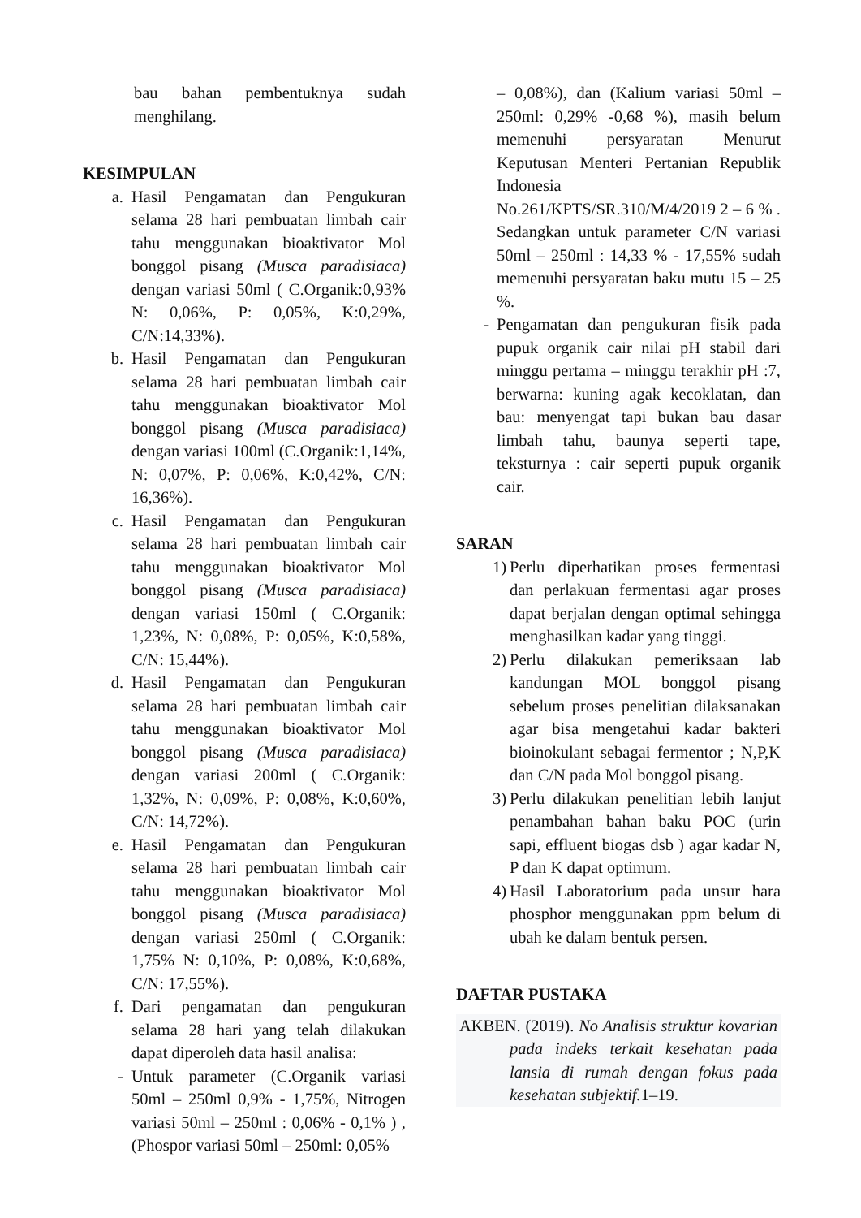bau bahan pembentuknya sudah menghilang.
KESIMPULAN
a. Hasil Pengamatan dan Pengukuran selama 28 hari pembuatan limbah cair tahu menggunakan bioaktivator Mol bonggol pisang (Musca paradisiaca) dengan variasi 50ml ( C.Organik:0,93% N: 0,06%, P: 0,05%, K:0,29%, C/N:14,33%).
b. Hasil Pengamatan dan Pengukuran selama 28 hari pembuatan limbah cair tahu menggunakan bioaktivator Mol bonggol pisang (Musca paradisiaca) dengan variasi 100ml (C.Organik:1,14%, N: 0,07%, P: 0,06%, K:0,42%, C/N: 16,36%).
c. Hasil Pengamatan dan Pengukuran selama 28 hari pembuatan limbah cair tahu menggunakan bioaktivator Mol bonggol pisang (Musca paradisiaca) dengan variasi 150ml ( C.Organik: 1,23%, N: 0,08%, P: 0,05%, K:0,58%, C/N: 15,44%).
d. Hasil Pengamatan dan Pengukuran selama 28 hari pembuatan limbah cair tahu menggunakan bioaktivator Mol bonggol pisang (Musca paradisiaca) dengan variasi 200ml ( C.Organik: 1,32%, N: 0,09%, P: 0,08%, K:0,60%, C/N: 14,72%).
e. Hasil Pengamatan dan Pengukuran selama 28 hari pembuatan limbah cair tahu menggunakan bioaktivator Mol bonggol pisang (Musca paradisiaca) dengan variasi 250ml ( C.Organik: 1,75% N: 0,10%, P: 0,08%, K:0,68%, C/N: 17,55%).
f. Dari pengamatan dan pengukuran selama 28 hari yang telah dilakukan dapat diperoleh data hasil analisa:
- Untuk parameter (C.Organik variasi 50ml – 250ml 0,9% - 1,75%, Nitrogen variasi 50ml – 250ml : 0,06% - 0,1% ) , (Phospor variasi 50ml – 250ml: 0,05%
– 0,08%), dan (Kalium variasi 50ml – 250ml: 0,29% -0,68 %), masih belum memenuhi persyaratan Menurut Keputusan Menteri Pertanian Republik Indonesia No.261/KPTS/SR.310/M/4/2019 2 – 6 % . Sedangkan untuk parameter C/N variasi 50ml – 250ml : 14,33 % - 17,55% sudah memenuhi persyaratan baku mutu 15 – 25 %.
- Pengamatan dan pengukuran fisik pada pupuk organik cair nilai pH stabil dari minggu pertama – minggu terakhir pH :7, berwarna: kuning agak kecoklatan, dan bau: menyengat tapi bukan bau dasar limbah tahu, baunya seperti tape, teksturnya : cair seperti pupuk organik cair.
SARAN
1) Perlu diperhatikan proses fermentasi dan perlakuan fermentasi agar proses dapat berjalan dengan optimal sehingga menghasilkan kadar yang tinggi.
2) Perlu dilakukan pemeriksaan lab kandungan MOL bonggol pisang sebelum proses penelitian dilaksanakan agar bisa mengetahui kadar bakteri bioinokulant sebagai fermentor ; N,P,K dan C/N pada Mol bonggol pisang.
3) Perlu dilakukan penelitian lebih lanjut penambahan bahan baku POC (urin sapi, effluent biogas dsb ) agar kadar N, P dan K dapat optimum.
4) Hasil Laboratorium pada unsur hara phosphor menggunakan ppm belum di ubah ke dalam bentuk persen.
DAFTAR PUSTAKA
AKBEN. (2019). No Analisis struktur kovarian pada indeks terkait kesehatan pada lansia di rumah dengan fokus pada kesehatan subjektif. 1–19.